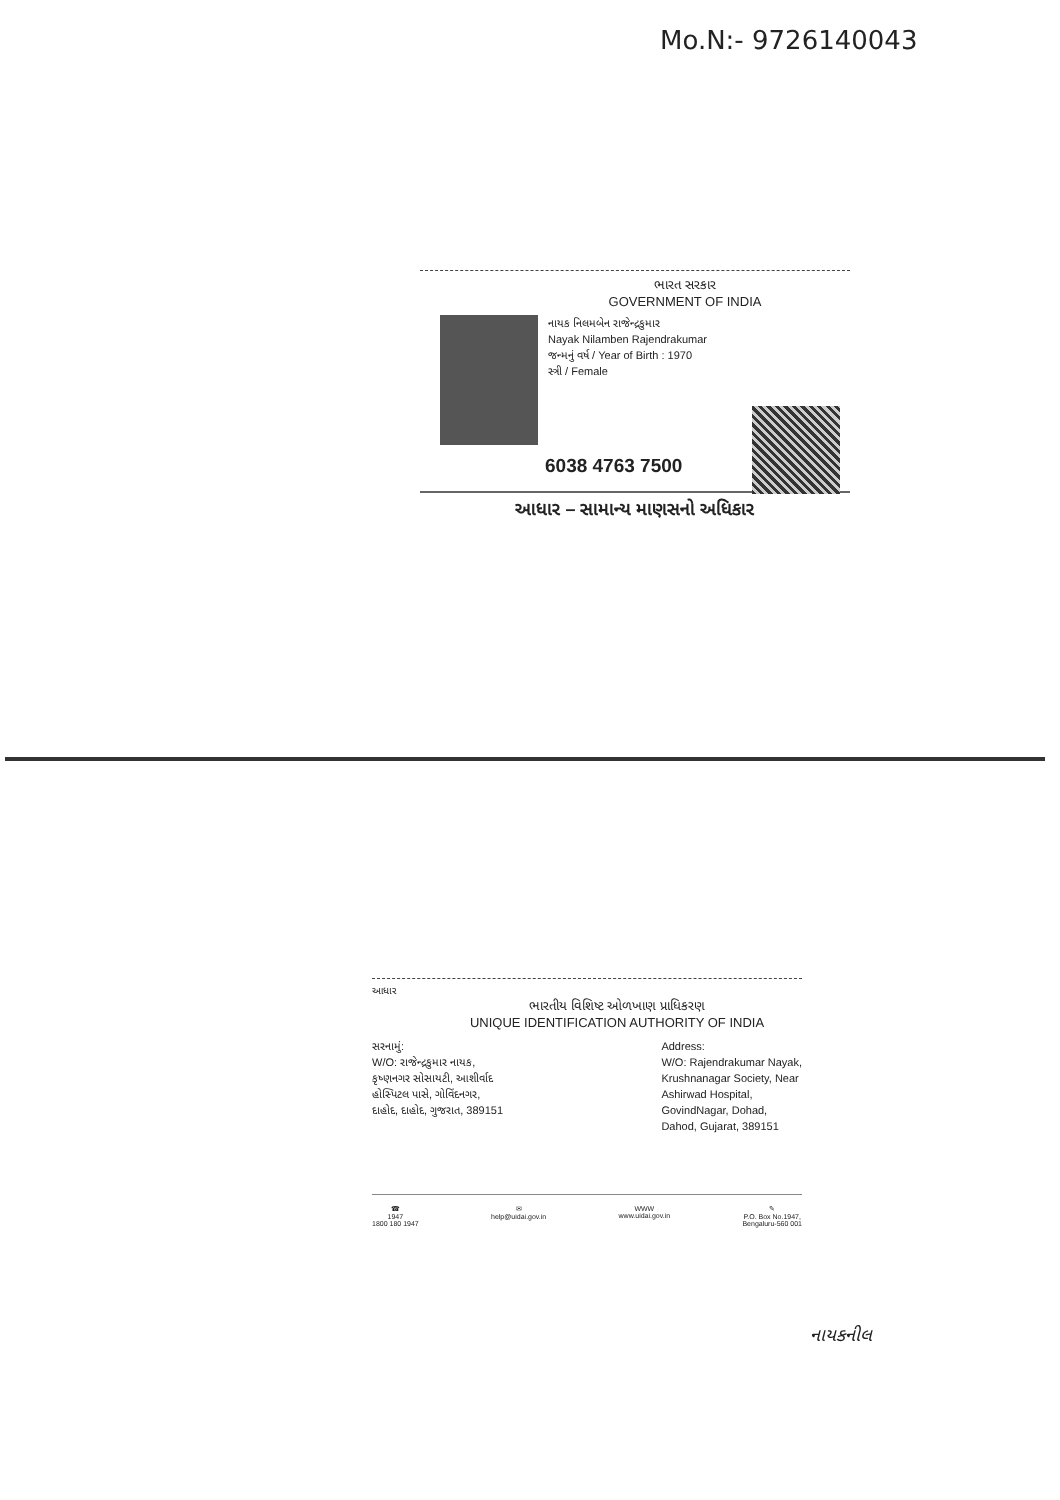Mo.N:- 9726140043
ભારત સરકાર
GOVERNMENT OF INDIA
નાયક નિલમબેન રાજેન્દ્રકુમાર
Nayak Nilamben Rajendrakumar
જન્મનું વર્ષ / Year of Birth : 1970
સ્ત્રી / Female
6038 4763 7500
આધાર – સામાન્ય માણસનો અધિકાર
આધાર
ભારતીય વિશિષ્ટ ઓળખાણ પ્રાધિકરણ
UNIQUE IDENTIFICATION AUTHORITY OF INDIA
સરનામું:
W/O: રાજેન્દ્રકુમાર નાયક,
કૃષ્ણનગર સોસાયટી, આશીર્વાદ
હોસ્પિટલ પાસે, ગોવિંદનગર,
દાહોદ, દાહોદ, ગુજરાત, 389151
Address:
W/O: Rajendrakumar Nayak,
Krushnanagar Society, Near
Ashirwad Hospital,
GovindNagar, Dohad,
Dahod, Gujarat, 389151
☎
1947
1800 180 1947
✉
help@uidai.gov.in
WWW
www.uidai.gov.in
✎
P.O. Box No.1947,
Bengaluru-560 001
નાયકનીલ